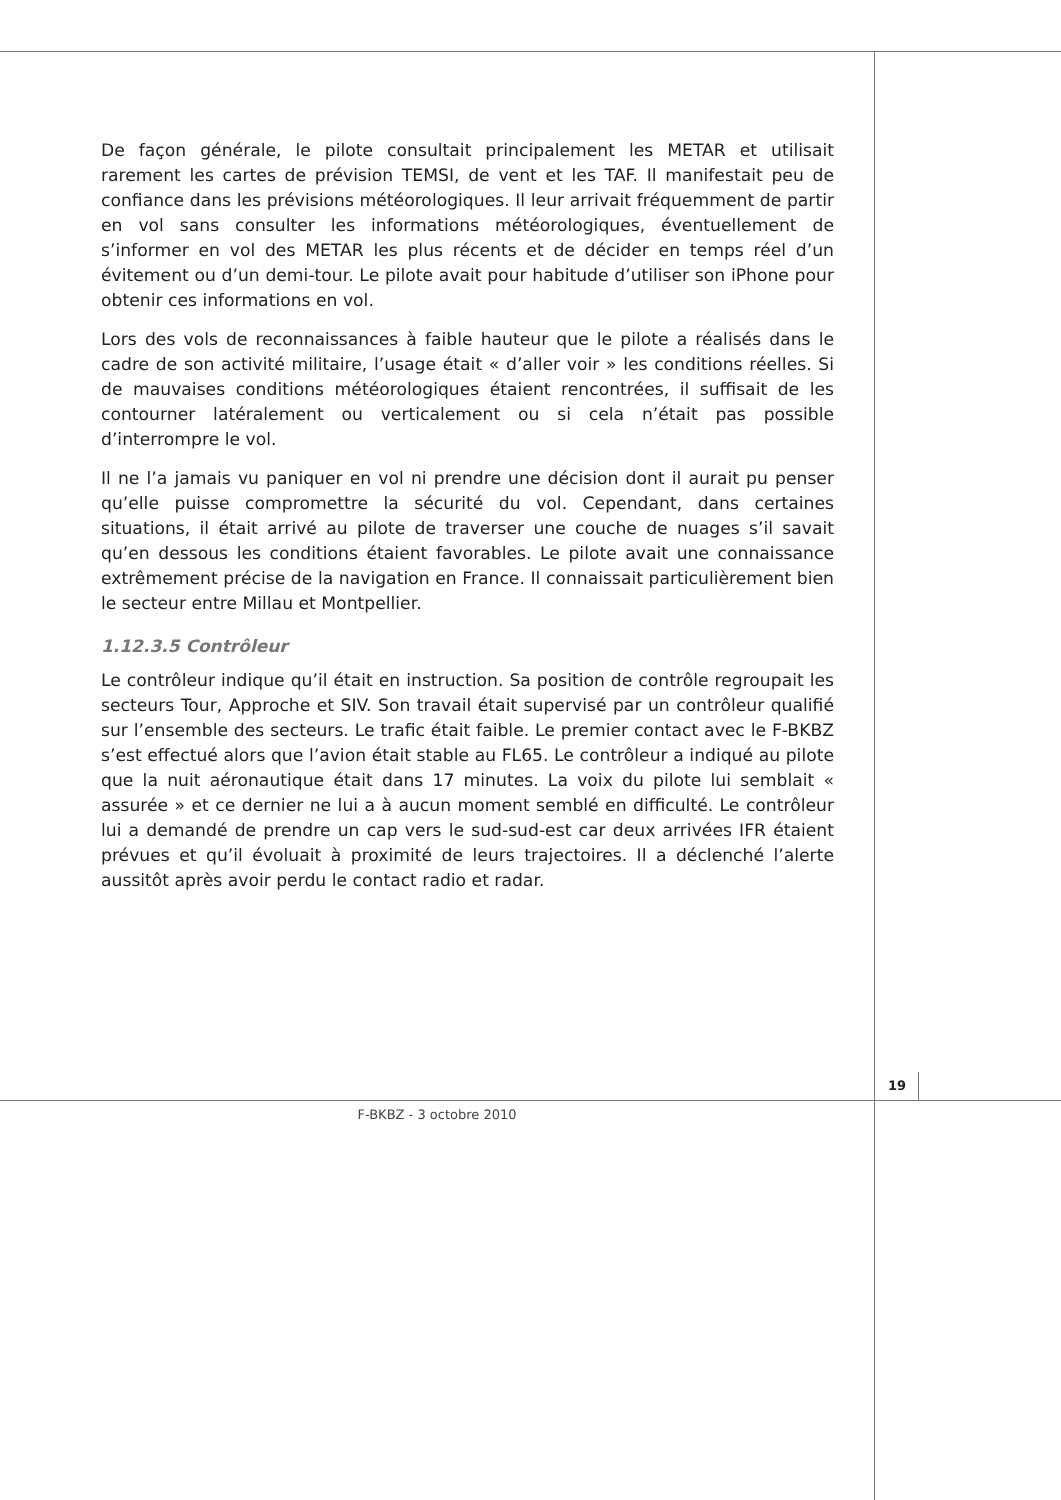De façon générale, le pilote consultait principalement les METAR et utilisait rarement les cartes de prévision TEMSI, de vent et les TAF. Il manifestait peu de confiance dans les prévisions météorologiques. Il leur arrivait fréquemment de partir en vol sans consulter les informations météorologiques, éventuellement de s’informer en vol des METAR les plus récents et de décider en temps réel d’un évitement ou d’un demi-tour. Le pilote avait pour habitude d’utiliser son iPhone pour obtenir ces informations en vol.
Lors des vols de reconnaissances à faible hauteur que le pilote a réalisés dans le cadre de son activité militaire, l’usage était « d’aller voir » les conditions réelles. Si de mauvaises conditions météorologiques étaient rencontrées, il suffisait de les contourner latéralement ou verticalement ou si cela n’était pas possible d’interrompre le vol.
Il ne l’a jamais vu paniquer en vol ni prendre une décision dont il aurait pu penser qu’elle puisse compromettre la sécurité du vol. Cependant, dans certaines situations, il était arrivé au pilote de traverser une couche de nuages s’il savait qu’en dessous les conditions étaient favorables. Le pilote avait une connaissance extrêmement précise de la navigation en France. Il connaissait particulièrement bien le secteur entre Millau et Montpellier.
1.12.3.5 Contrôleur
Le contrôleur indique qu’il était en instruction. Sa position de contrôle regroupait les secteurs Tour, Approche et SIV. Son travail était supervisé par un contrôleur qualifié sur l’ensemble des secteurs. Le trafic était faible. Le premier contact avec le F-BKBZ s’est effectué alors que l’avion était stable au FL65. Le contrôleur a indiqué au pilote que la nuit aéronautique était dans 17 minutes. La voix du pilote lui semblait « assurée » et ce dernier ne lui a à aucun moment semblé en difficulté. Le contrôleur lui a demandé de prendre un cap vers le sud-sud-est car deux arrivées IFR étaient prévues et qu’il évoluait à proximité de leurs trajectoires. Il a déclenché l’alerte aussitôt après avoir perdu le contact radio et radar.
19
F-BKBZ - 3 octobre 2010